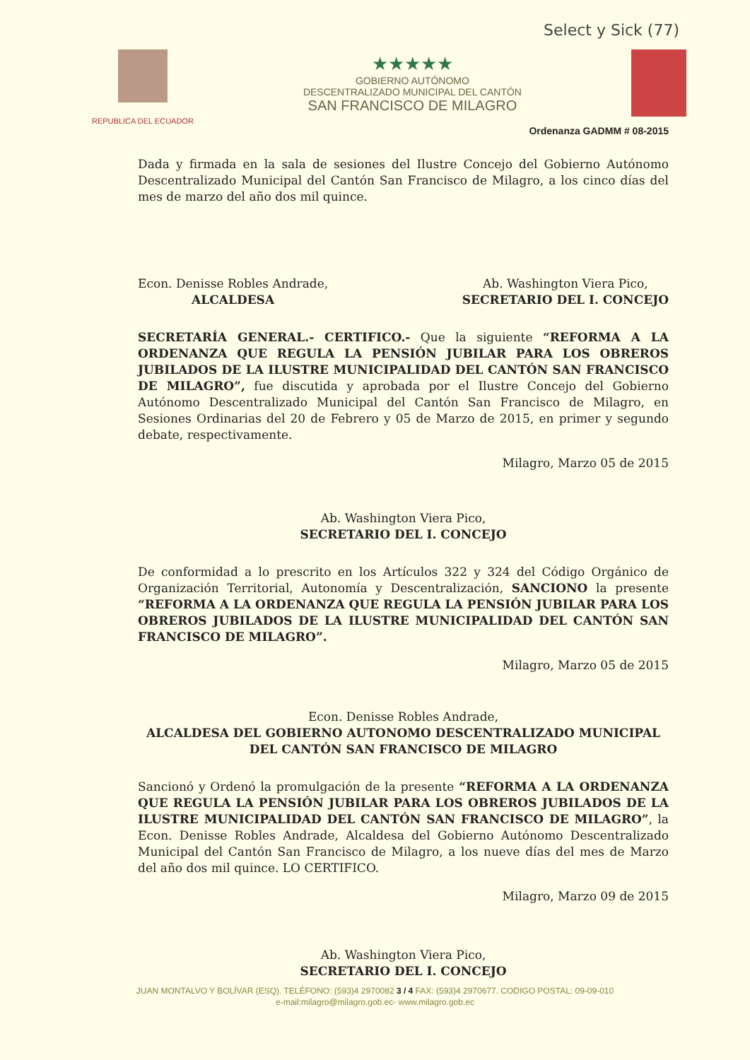Select y Sick (77)
REPUBLICA DEL ECUADOR
★★★★★
GOBIERNO AUTÓNOMO
DESCENTRALIZADO MUNICIPAL DEL CANTÓN
SAN FRANCISCO DE MILAGRO
Ordenanza GADMM # 08-2015
Dada y firmada en la sala de sesiones del Ilustre Concejo del Gobierno Autónomo Descentralizado Municipal del Cantón San Francisco de Milagro, a los cinco días del mes de marzo del año dos mil quince.
Econ. Denisse Robles Andrade,
ALCALDESA
Ab. Washington Viera Pico,
SECRETARIO DEL I. CONCEJO
SECRETARÍA GENERAL.- CERTIFICO.- Que la siguiente “REFORMA A LA ORDENANZA QUE REGULA LA PENSIÓN JUBILAR PARA LOS OBREROS JUBILADOS DE LA ILUSTRE MUNICIPALIDAD DEL CANTÓN SAN FRANCISCO DE MILAGRO”, fue discutida y aprobada por el Ilustre Concejo del Gobierno Autónomo Descentralizado Municipal del Cantón San Francisco de Milagro, en Sesiones Ordinarias del 20 de Febrero y 05 de Marzo de 2015, en primer y segundo debate, respectivamente.
Milagro, Marzo 05 de 2015
Ab. Washington Viera Pico,
SECRETARIO DEL I. CONCEJO
De conformidad a lo prescrito en los Artículos 322 y 324 del Código Orgánico de Organización Territorial, Autonomía y Descentralización, SANCIONO la presente “REFORMA A LA ORDENANZA QUE REGULA LA PENSIÓN JUBILAR PARA LOS OBREROS JUBILADOS DE LA ILUSTRE MUNICIPALIDAD DEL CANTÓN SAN FRANCISCO DE MILAGRO”.
Milagro, Marzo 05 de 2015
Econ. Denisse Robles Andrade,
ALCALDESA DEL GOBIERNO AUTONOMO DESCENTRALIZADO MUNICIPAL DEL CANTÓN SAN FRANCISCO DE MILAGRO
Sancionó y Ordenó la promulgación de la presente “REFORMA A LA ORDENANZA QUE REGULA LA PENSIÓN JUBILAR PARA LOS OBREROS JUBILADOS DE LA ILUSTRE MUNICIPALIDAD DEL CANTÓN SAN FRANCISCO DE MILAGRO”, la Econ. Denisse Robles Andrade, Alcaldesa del Gobierno Autónomo Descentralizado Municipal del Cantón San Francisco de Milagro, a los nueve días del mes de Marzo del año dos mil quince. LO CERTIFICO.
Milagro, Marzo 09 de 2015
Ab. Washington Viera Pico,
SECRETARIO DEL I. CONCEJO
JUAN MONTALVO Y BOLÍVAR (ESQ). TELÉFONO: (593)4 2970082 3 / 4 FAX: (593)4 2970677. CODIGO POSTAL: 09-09-010
e-mail:milagro@milagro.gob.ec- www.milagro.gob.ec